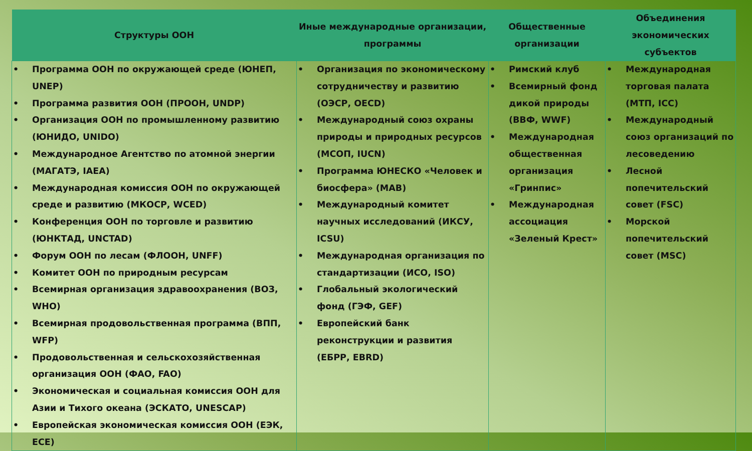| Структуры ООН | Иные международные организации, программы | Общественные организации | Объединения экономических субъектов |
| --- | --- | --- | --- |
| • Программа ООН по окружающей среде (ЮНЕП, UNEP) • Программа развития ООН (ПРООН, UNDP) • Организация ООН по промышленному развитию (ЮНИДО, UNIDO) • Международное Агентство по атомной энергии (МАГАТЭ, IAEA) • Международная комиссия ООН по окружающей среде и развитию (МКОСР, WCED) • Конференция ООН по торговле и развитию (ЮНКТАД, UNCTAD) • Форум ООН по лесам (ФЛООН, UNFF) • Комитет ООН по природным ресурсам • Всемирная организация здравоохранения (ВОЗ, WHO) • Всемирная продовольственная программа (ВПП, WFP) • Продовольственная и сельскохозяйственная организация ООН (ФАО, FAO) • Экономическая и социальная комиссия ООН для Азии и Тихого океана (ЭСКАТО, UNESCAP) • Европейская экономическая комиссия ООН (ЕЭК, ECE) | • Организация по экономическому сотрудничеству и развитию (ОЭСР, OECD) • Международный союз охраны природы и природных ресурсов (МСОП, IUCN) • Программа ЮНЕСКО «Человек и биосфера» (MAB) • Международный комитет научных исследований (ИКСУ, ICSU) • Международная организация по стандартизации (ИСО, ISO) • Глобальный экологический фонд (ГЭФ, GEF) • Европейский банк реконструкции и развития (ЕБРР, EBRD) | • Римский клуб • Всемирный фонд дикой природы (ВВФ, WWF) • Международная общественная организация «Гринпис» • Международная ассоциация «Зеленый Крест» | • Международная торговая палата (МТП, ICC) • Международный союз организаций по лесоведению • Лесной попечительский совет (FSC) • Морской попечительский совет (MSC) |